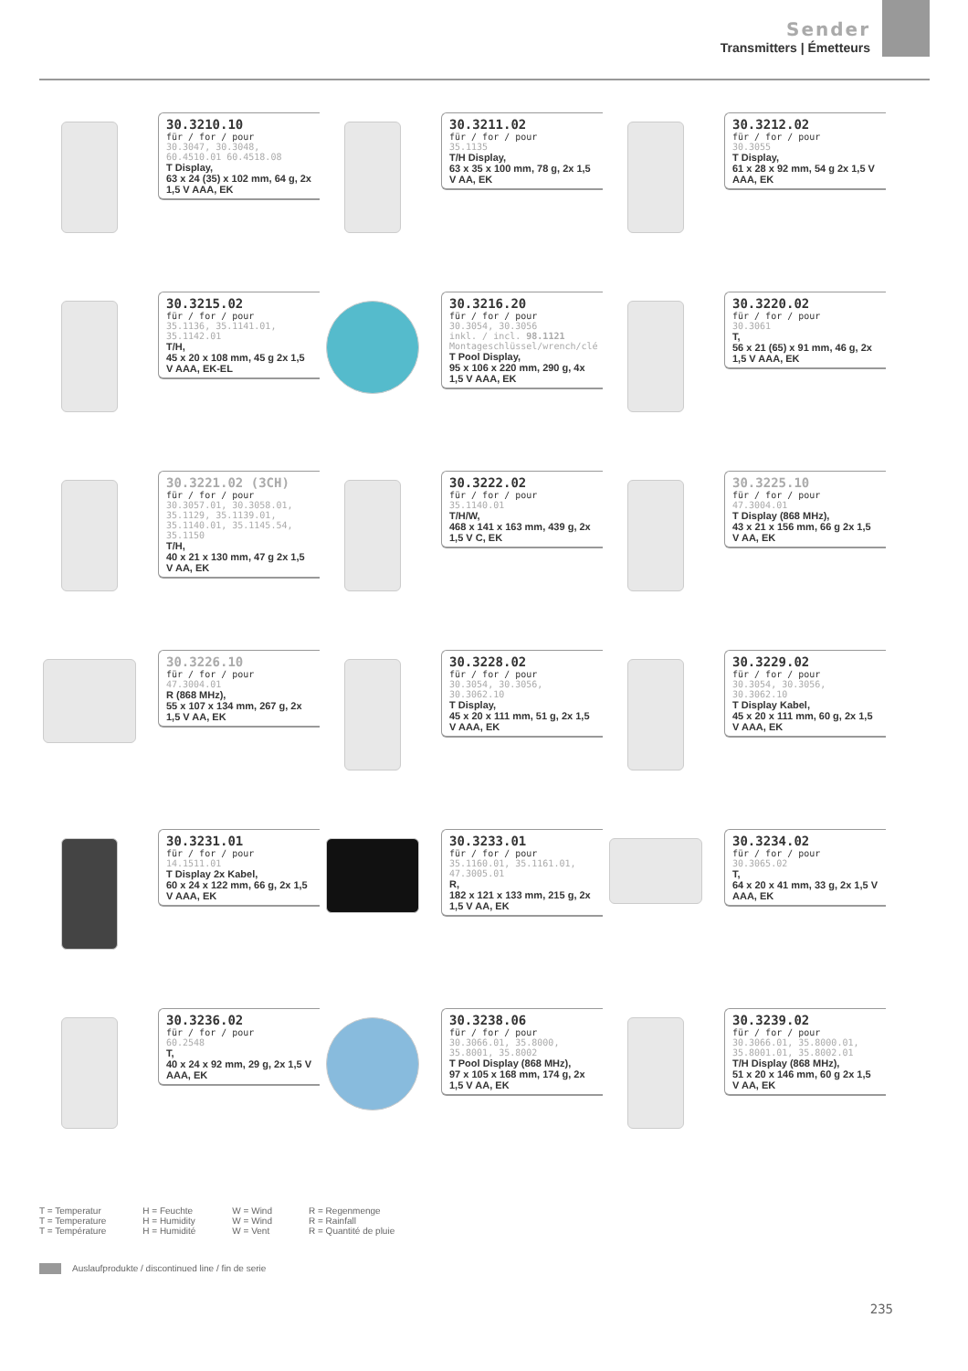Sender
Transmitters | Émetteurs
30.3210.10
für / for / pour
30.3047, 30.3048, 60.4510.01 60.4518.08
T Display,
63 x 24 (35) x 102 mm, 64 g, 2x 1,5 V AAA, EK
30.3211.02
für / for / pour
35.1135
T/H Display,
63 x 35 x 100 mm, 78 g, 2x 1,5 V AA, EK
30.3212.02
für / for / pour
30.3055
T Display,
61 x 28 x 92 mm, 54 g 2x 1,5 V AAA, EK
30.3215.02
für / for / pour
35.1136, 35.1141.01, 35.1142.01
T/H,
45 x 20 x 108 mm, 45 g 2x 1,5 V AAA, EK-EL
30.3216.20
für / for / pour
30.3054, 30.3056
inkl. / incl. 98.1121 Montageschlüssel/wrench/clé
T Pool Display,
95 x 106 x 220 mm, 290 g, 4x 1,5 V AAA, EK
30.3220.02
für / for / pour
30.3061
T,
56 x 21 (65) x 91 mm, 46 g, 2x 1,5 V AAA, EK
30.3221.02 (3CH)
für / for / pour
30.3057.01, 30.3058.01, 35.1129, 35.1139.01, 35.1140.01, 35.1145.54, 35.1150
T/H,
40 x 21 x 130 mm, 47 g 2x 1,5 V AA, EK
30.3222.02
für / for / pour
35.1140.01
T/H/W,
468 x 141 x 163 mm, 439 g, 2x 1,5 V C, EK
30.3225.10
für / for / pour
47.3004.01
T Display (868 MHz),
43 x 21 x 156 mm, 66 g 2x 1,5 V AA, EK
30.3226.10
für / for / pour
47.3004.01
R (868 MHz),
55 x 107 x 134 mm, 267 g, 2x 1,5 V AA, EK
30.3228.02
für / for / pour
30.3054, 30.3056, 30.3062.10
T Display,
45 x 20 x 111 mm, 51 g, 2x 1,5 V AAA, EK
30.3229.02
für / for / pour
30.3054, 30.3056, 30.3062.10
T Display Kabel,
45 x 20 x 111 mm, 60 g, 2x 1,5 V AAA, EK
30.3231.01
für / for / pour
14.1511.01
T Display 2x Kabel,
60 x 24 x 122 mm, 66 g, 2x 1,5 V AAA, EK
30.3233.01
für / for / pour
35.1160.01, 35.1161.01, 47.3005.01
R,
182 x 121 x 133 mm, 215 g, 2x 1,5 V AA, EK
30.3234.02
für / for / pour
30.3065.02
T,
64 x 20 x 41 mm, 33 g, 2x 1,5 V AAA, EK
30.3236.02
für / for / pour
60.2548
T,
40 x 24 x 92 mm, 29 g, 2x 1,5 V AAA, EK
30.3238.06
für / for / pour
30.3066.01, 35.8000, 35.8001, 35.8002
T Pool Display (868 MHz),
97 x 105 x 168 mm, 174 g, 2x 1,5 V AA, EK
30.3239.02
für / for / pour
30.3066.01, 35.8000.01, 35.8001.01, 35.8002.01
T/H Display (868 MHz),
51 x 20 x 146 mm, 60 g 2x 1,5 V AA, EK
T = Temperatur
T = Temperature
T = Température
H = Feuchte
H = Humidity
H = Humidité
W = Wind
W = Wind
W = Vent
R = Regenmenge
R = Rainfall
R = Quantité de pluie
Auslaufprodukte / discontinued line / fin de serie
235